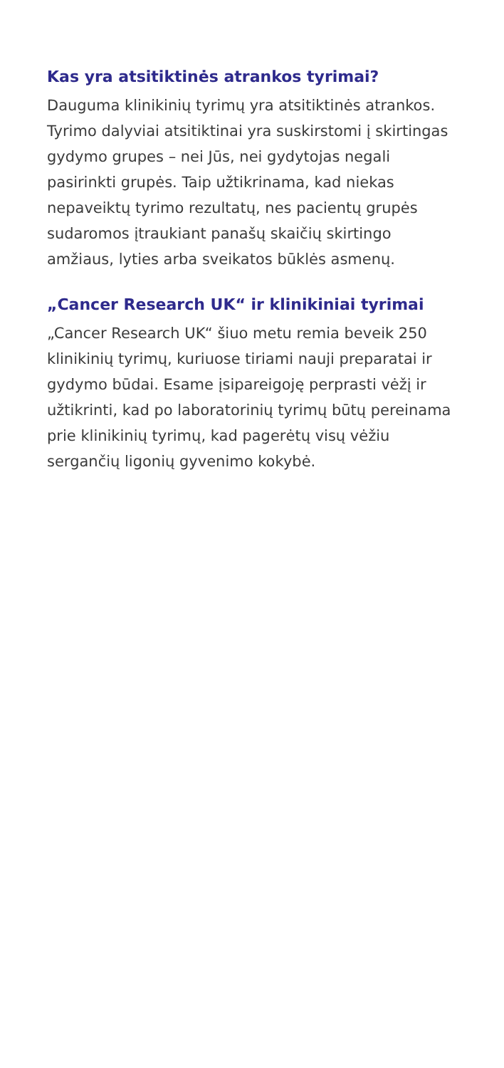Kas yra atsitiktinės atrankos tyrimai?
Dauguma klinikinių tyrimų yra atsitiktinės atrankos. Tyrimo dalyviai atsitiktinai yra suskirstomi į skirtingas gydymo grupes – nei Jūs, nei gydytojas negali pasirinkti grupės. Taip užtikrinama, kad niekas nepaveiktų tyrimo rezultatų, nes pacientų grupės sudaromos įtraukiant panašų skaičių skirtingo amžiaus, lyties arba sveikatos būklės asmenų.
„Cancer Research UK“ ir klinikiniai tyrimai
„Cancer Research UK“ šiuo metu remia beveik 250 klinikinių tyrimų, kuriuose tiriami nauji preparatai ir gydymo būdai. Esame įsipareigoję perprasti vėžį ir užtikrinti, kad po laboratorinių tyrimų būtų pereinama prie klinikinių tyrimų, kad pagerėtų visų vėžiu sergančių ligonių gyvenimo kokybė.